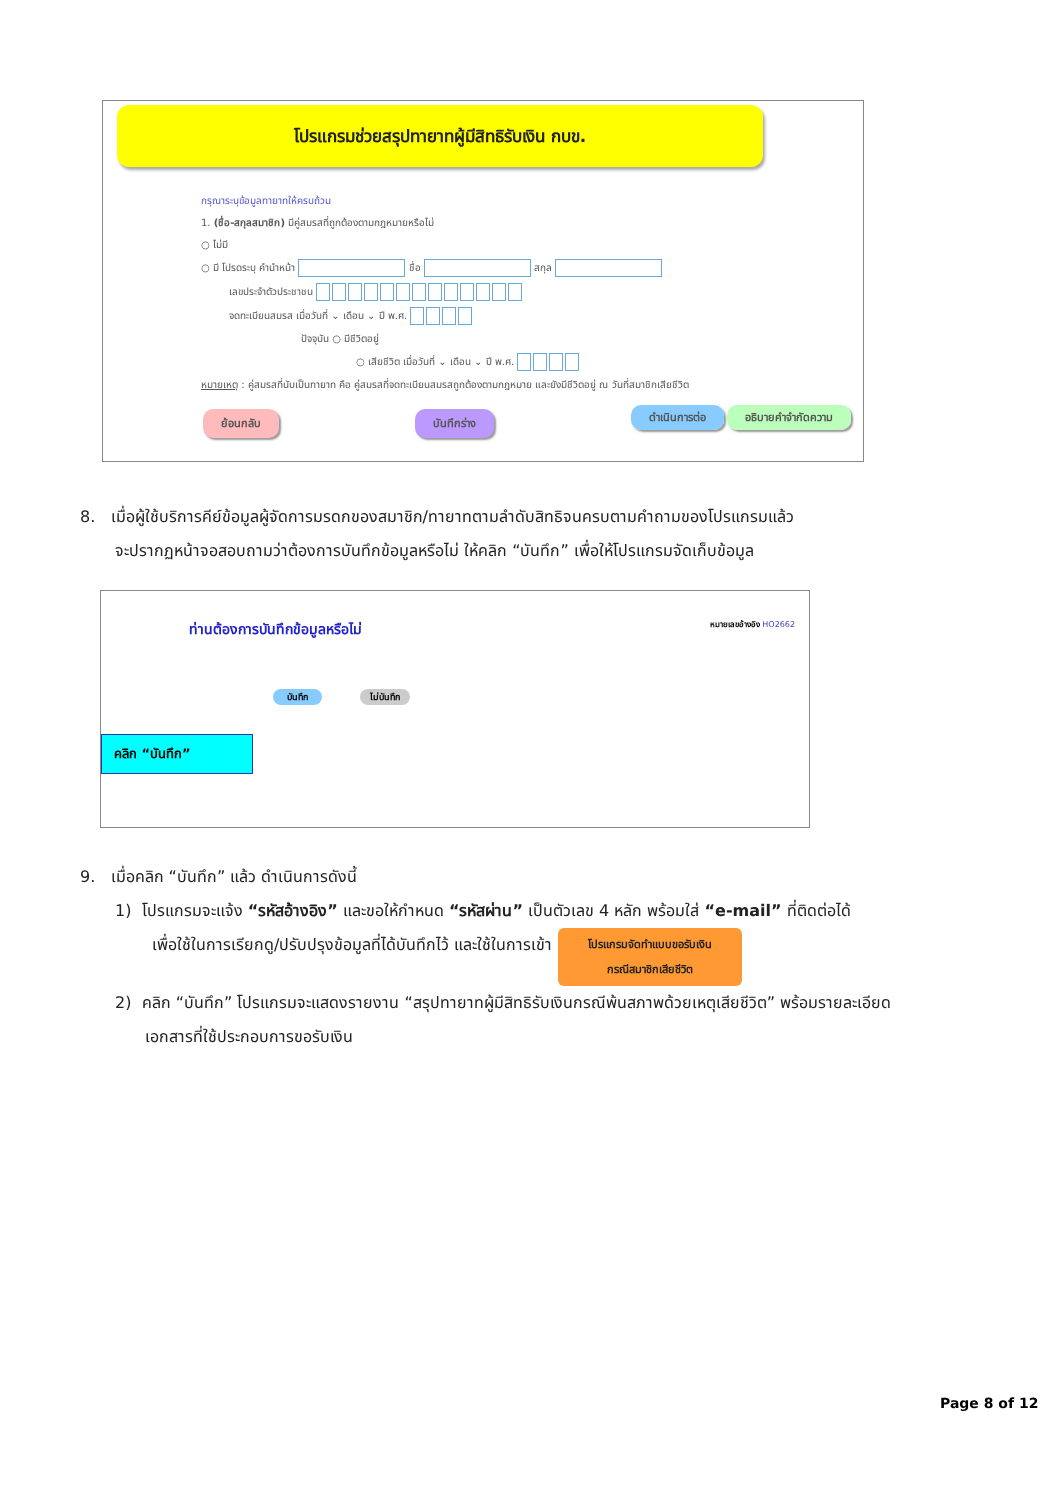โปรแกรมช่วยสรุปทายาทผู้มีสิทธิรับเงิน กบข.
กรุณาระบุข้อมูลทายาทให้ครบถ้วน
1. (ชื่อ-สกุลสมาชิก) มีคู่สมรสที่ถูกต้องตามกฎหมายหรือไม่
○ ไม่มี
○ มี โปรดระบุ คำนำหน้า ชื่อ สกุล
เลขประจำตัวประชาชน
จดทะเบียนสมรส เมื่อวันที่ ⌄ เดือน ⌄ ปี พ.ศ.
ปัจจุบัน ○ มีชีวิตอยู่
○ เสียชีวิต เมื่อวันที่ ⌄ เดือน ⌄ ปี พ.ศ.
หมายเหตุ : คู่สมรสที่นับเป็นทายาท คือ คู่สมรสที่จดทะเบียนสมรสถูกต้องตามกฎหมาย และยังมีชีวิตอยู่ ณ วันที่สมาชิกเสียชีวิต
ย้อนกลับ บันทึกร่าง ดำเนินการต่อ อธิบายคำจำกัดความ
8. เมื่อผู้ใช้บริการคีย์ข้อมูลผู้จัดการมรดกของสมาชิก/ทายาทตามลำดับสิทธิจนครบตามคำถามของโปรแกรมแล้ว
จะปรากฏหน้าจอสอบถามว่าต้องการบันทึกข้อมูลหรือไม่ ให้คลิก “บันทึก” เพื่อให้โปรแกรมจัดเก็บข้อมูล
ท่านต้องการบันทึกข้อมูลหรือไม่ หมายเลขอ้างอิง HO2662
บันทึก ไม่บันทึก
คลิก “บันทึก”
9. เมื่อคลิก “บันทึก” แล้ว ดำเนินการดังนี้
1) โปรแกรมจะแจ้ง “รหัสอ้างอิง” และขอให้กำหนด “รหัสผ่าน” เป็นตัวเลข 4 หลัก พร้อมใส่ “e-mail” ที่ติดต่อได้
เพื่อใช้ในการเรียกดู/ปรับปรุงข้อมูลที่ได้บันทึกไว้ และใช้ในการเข้า โปรแกรมจัดทำแบบขอรับเงิน
กรณีสมาชิกเสียชีวิต
2) คลิก “บันทึก” โปรแกรมจะแสดงรายงาน “สรุปทายาทผู้มีสิทธิรับเงินกรณีพ้นสภาพด้วยเหตุเสียชีวิต” พร้อมรายละเอียด
เอกสารที่ใช้ประกอบการขอรับเงิน
Page 8 of 12